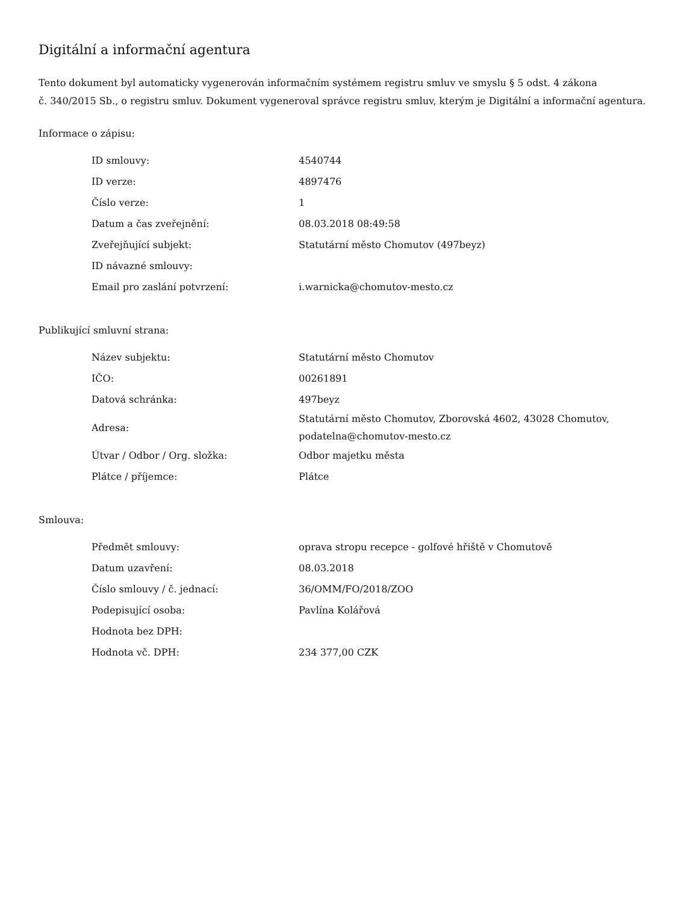Digitální a informační agentura
Tento dokument byl automaticky vygenerován informačním systémem registru smluv ve smyslu § 5 odst. 4 zákona
č. 340/2015 Sb., o registru smluv. Dokument vygeneroval správce registru smluv, kterým je Digitální a informační agentura.
Informace o zápisu:
| ID smlouvy: | 4540744 |
| ID verze: | 4897476 |
| Číslo verze: | 1 |
| Datum a čas zveřejnění: | 08.03.2018 08:49:58 |
| Zveřejňující subjekt: | Statutární město Chomutov (497beyz) |
| ID návazné smlouvy: | |
| Email pro zaslání potvrzení: | i.warnicka@chomutov-mesto.cz |
Publikující smluvní strana:
| Název subjektu: | Statutární město Chomutov |
| IČO: | 00261891 |
| Datová schránka: | 497beyz |
| Adresa: | Statutární město Chomutov, Zborovská 4602, 43028 Chomutov, podatelna@chomutov-mesto.cz |
| Útvar / Odbor / Org. složka: | Odbor majetku města |
| Plátce / příjemce: | Plátce |
Smlouva:
| Předmět smlouvy: | oprava stropu recepce - golfové hřiště v Chomutově |
| Datum uzavření: | 08.03.2018 |
| Číslo smlouvy / č. jednací: | 36/OMM/FO/2018/ZOO |
| Podepisující osoba: | Pavlína Kolářová |
| Hodnota bez DPH: | |
| Hodnota vč. DPH: | 234 377,00 CZK |